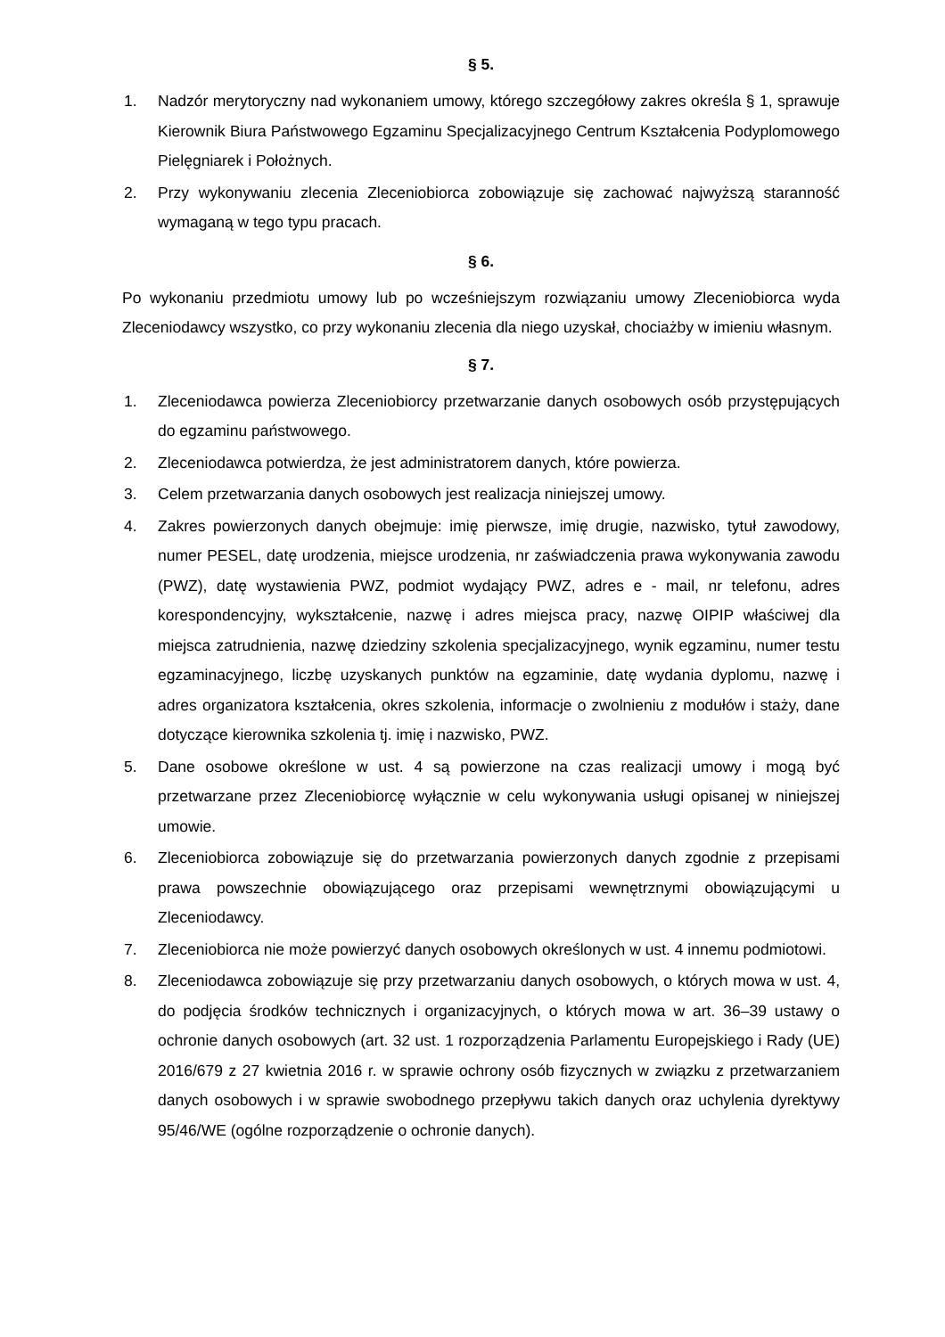§ 5.
1. Nadzór merytoryczny nad wykonaniem umowy, którego szczegółowy zakres określa § 1, sprawuje Kierownik Biura Państwowego Egzaminu Specjalizacyjnego Centrum Kształcenia Podyplomowego Pielęgniarek i Położnych.
2. Przy wykonywaniu zlecenia Zleceniobiorca zobowiązuje się zachować najwyższą staranność wymaganą w tego typu pracach.
§ 6.
Po wykonaniu przedmiotu umowy lub po wcześniejszym rozwiązaniu umowy Zleceniobiorca wyda Zleceniodawcy wszystko, co przy wykonaniu zlecenia dla niego uzyskał, chociażby w imieniu własnym.
§ 7.
1. Zleceniodawca powierza Zleceniobiorcy przetwarzanie danych osobowych osób przystępujących do egzaminu państwowego.
2. Zleceniodawca potwierdza, że jest administratorem danych, które powierza.
3. Celem przetwarzania danych osobowych jest realizacja niniejszej umowy.
4. Zakres powierzonych danych obejmuje: imię pierwsze, imię drugie, nazwisko, tytuł zawodowy, numer PESEL, datę urodzenia, miejsce urodzenia, nr zaświadczenia prawa wykonywania zawodu (PWZ), datę wystawienia PWZ, podmiot wydający PWZ, adres e - mail, nr telefonu, adres korespondencyjny, wykształcenie, nazwę i adres miejsca pracy, nazwę OIPIP właściwej dla miejsca zatrudnienia, nazwę dziedziny szkolenia specjalizacyjnego, wynik egzaminu, numer testu egzaminacyjnego, liczbę uzyskanych punktów na egzaminie, datę wydania dyplomu, nazwę i adres organizatora kształcenia, okres szkolenia, informacje o zwolnieniu z modułów i staży, dane dotyczące kierownika szkolenia tj. imię i nazwisko, PWZ.
5. Dane osobowe określone w ust. 4 są powierzone na czas realizacji umowy i mogą być przetwarzane przez Zleceniobiorcę wyłącznie w celu wykonywania usługi opisanej w niniejszej umowie.
6. Zleceniobiorca zobowiązuje się do przetwarzania powierzonych danych zgodnie z przepisami prawa powszechnie obowiązującego oraz przepisami wewnętrznymi obowiązującymi u Zleceniodawcy.
7. Zleceniobiorca nie może powierzyć danych osobowych określonych w ust. 4 innemu podmiotowi.
8. Zleceniodawca zobowiązuje się przy przetwarzaniu danych osobowych, o których mowa w ust. 4, do podjęcia środków technicznych i organizacyjnych, o których mowa w art. 36–39 ustawy o ochronie danych osobowych (art. 32 ust. 1 rozporządzenia Parlamentu Europejskiego i Rady (UE) 2016/679 z 27 kwietnia 2016 r. w sprawie ochrony osób fizycznych w związku z przetwarzaniem danych osobowych i w sprawie swobodnego przepływu takich danych oraz uchylenia dyrektywy 95/46/WE (ogólne rozporządzenie o ochronie danych).